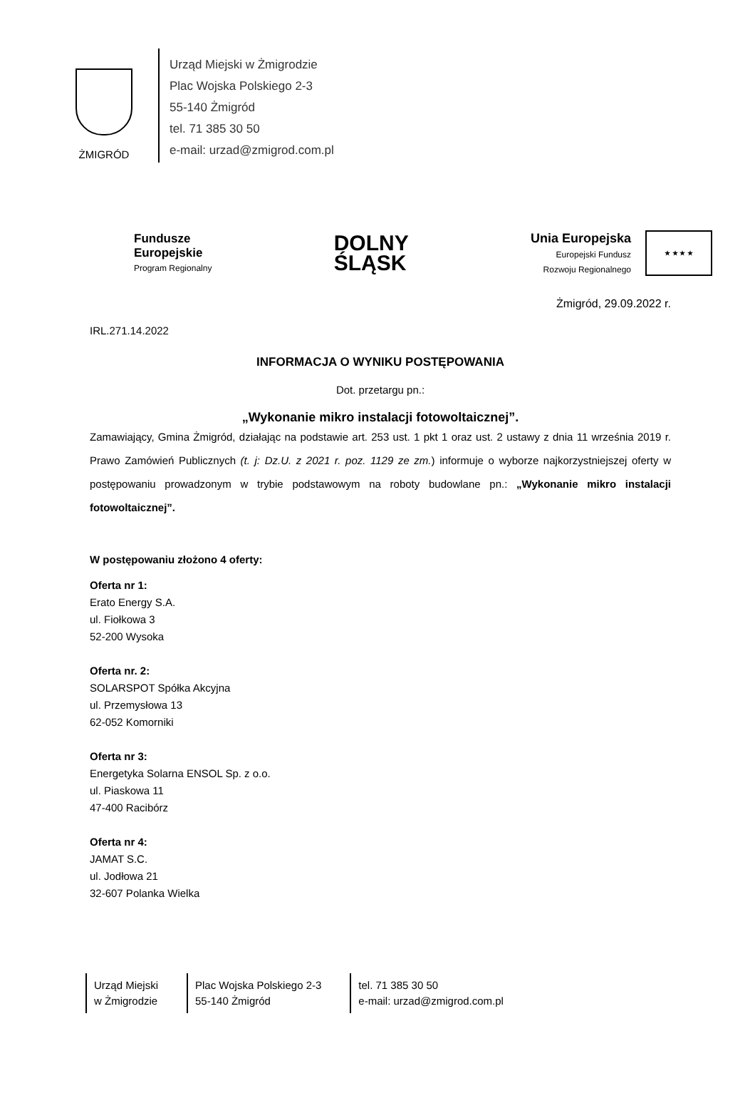ŻMIGRÓD
Urząd Miejski w Żmigrodzie
Plac Wojska Polskiego 2-3
55-140 Żmigród
tel. 71 385 30 50
e-mail: urzad@zmigrod.com.pl
Fundusze
Europejskie
Program Regionalny
DOLNY
ŚLĄSK
Unia Europejska
Europejski Fundusz
Rozwoju Regionalnego
★ ★ ★ ★
Żmigród, 29.09.2022 r.
IRL.271.14.2022
INFORMACJA O WYNIKU POSTĘPOWANIA
Dot. przetargu pn.:
„Wykonanie mikro instalacji fotowoltaicznej”.
Zamawiający, Gmina Żmigród, działając na podstawie art. 253 ust. 1 pkt 1 oraz ust. 2 ustawy z dnia 11 września 2019 r. Prawo Zamówień Publicznych (t. j: Dz.U. z 2021 r. poz. 1129 ze zm.) informuje o wyborze najkorzystniejszej oferty w postępowaniu prowadzonym w trybie podstawowym na roboty budowlane pn.: „Wykonanie mikro instalacji fotowoltaicznej”.
W postępowaniu złożono 4 oferty:
Oferta nr 1:
Erato Energy S.A.
ul. Fiołkowa 3
52-200 Wysoka
Oferta nr. 2:
SOLARSPOT Spółka Akcyjna
ul. Przemysłowa 13
62-052 Komorniki
Oferta nr 3:
Energetyka Solarna ENSOL Sp. z o.o.
ul. Piaskowa 11
47-400 Racibórz
Oferta nr 4:
JAMAT S.C.
ul. Jodłowa 21
32-607 Polanka Wielka
Urząd Miejski
w Żmigrodzie
Plac Wojska Polskiego 2-3
55-140 Żmigród
tel. 71 385 30 50
e-mail: urzad@zmigrod.com.pl